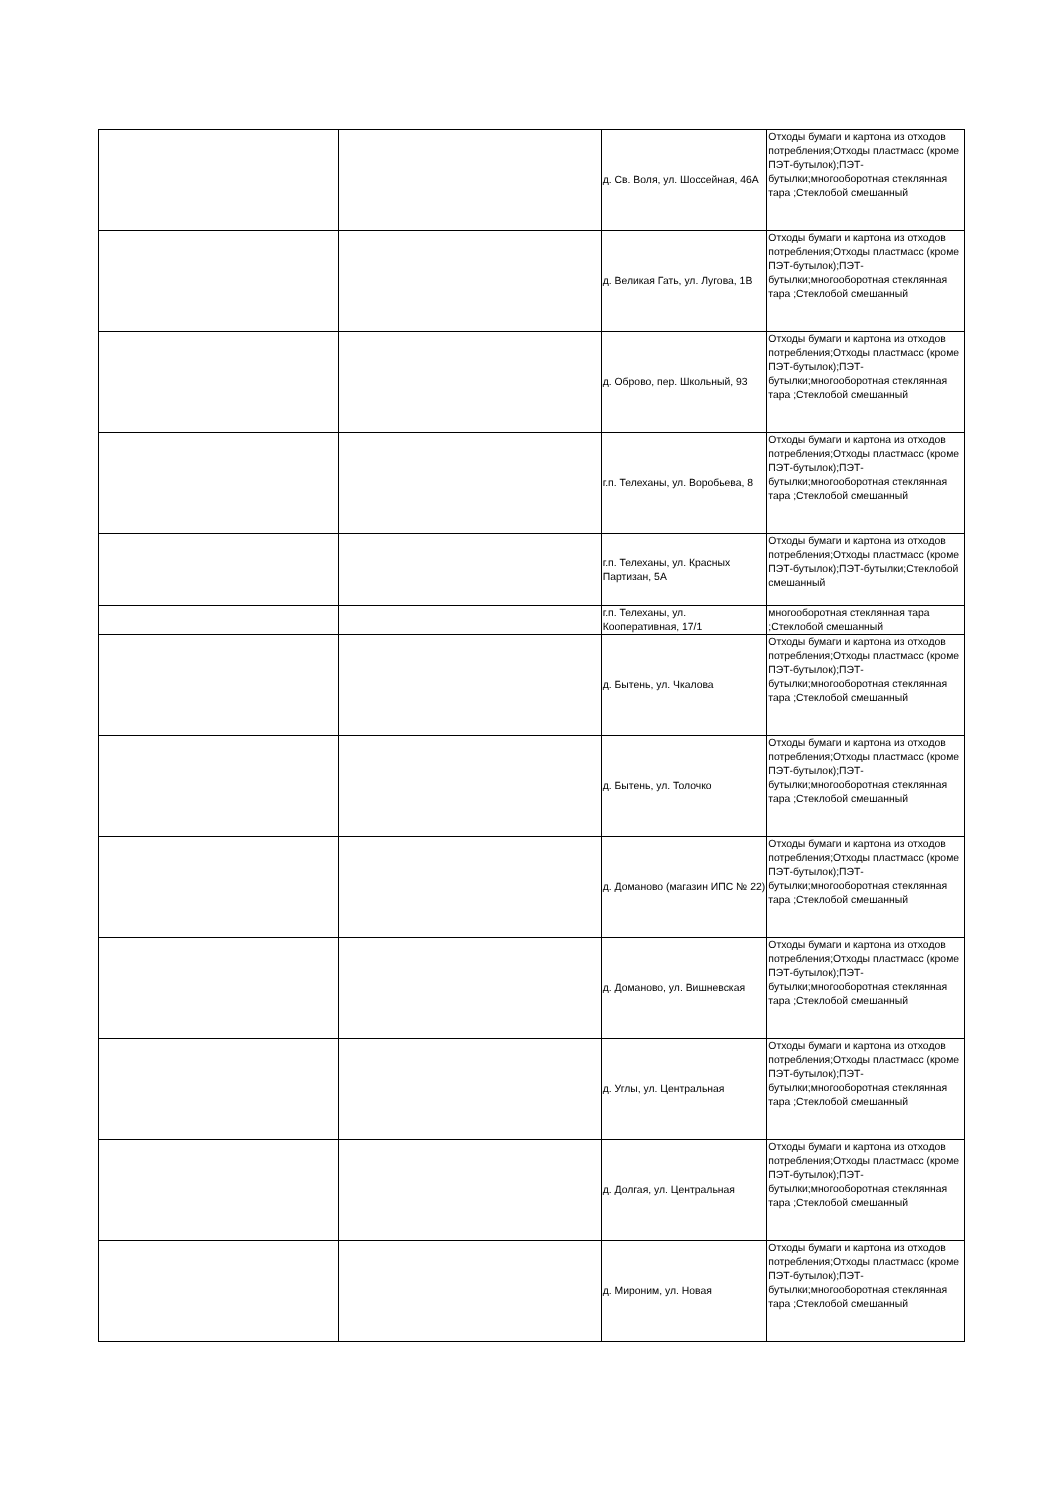| | | д. Св. Воля, ул. Шоссейная, 46А | Отходы бумаги и картона из отходов потребления;Отходы пластмасс (кроме ПЭТ-бутылок);ПЭТ-бутылки;многооборотная стеклянная тара ;Стеклобой смешанный |
| | | д. Великая Гать, ул. Лугова, 1В | Отходы бумаги и картона из отходов потребления;Отходы пластмасс (кроме ПЭТ-бутылок);ПЭТ-бутылки;многооборотная стеклянная тара ;Стеклобой смешанный |
| | | д. Оброво, пер. Школьный, 93 | Отходы бумаги и картона из отходов потребления;Отходы пластмасс (кроме ПЭТ-бутылок);ПЭТ-бутылки;многооборотная стеклянная тара ;Стеклобой смешанный |
| | | г.п. Телеханы, ул. Воробьева, 8 | Отходы бумаги и картона из отходов потребления;Отходы пластмасс (кроме ПЭТ-бутылок);ПЭТ-бутылки;многооборотная стеклянная тара ;Стеклобой смешанный |
| | | г.п. Телеханы, ул. Красных Партизан, 5А | Отходы бумаги и картона из отходов потребления;Отходы пластмасс (кроме ПЭТ-бутылок);ПЭТ-бутылки;Стеклобой смешанный |
| | | г.п. Телеханы, ул. Кооперативная, 17/1 | многооборотная стеклянная тара ;Стеклобой смешанный |
| | | д. Бытень, ул. Чкалова | Отходы бумаги и картона из отходов потребления;Отходы пластмасс (кроме ПЭТ-бутылок);ПЭТ-бутылки;многооборотная стеклянная тара ;Стеклобой смешанный |
| | | д. Бытень, ул. Толочко | Отходы бумаги и картона из отходов потребления;Отходы пластмасс (кроме ПЭТ-бутылок);ПЭТ-бутылки;многооборотная стеклянная тара ;Стеклобой смешанный |
| | | д. Доманово (магазин ИПС № 22) | Отходы бумаги и картона из отходов потребления;Отходы пластмасс (кроме ПЭТ-бутылок);ПЭТ-бутылки;многооборотная стеклянная тара ;Стеклобой смешанный |
| | | д. Доманово, ул. Вишневская | Отходы бумаги и картона из отходов потребления;Отходы пластмасс (кроме ПЭТ-бутылок);ПЭТ-бутылки;многооборотная стеклянная тара ;Стеклобой смешанный |
| | | д. Углы, ул. Центральная | Отходы бумаги и картона из отходов потребления;Отходы пластмасс (кроме ПЭТ-бутылок);ПЭТ-бутылки;многооборотная стеклянная тара ;Стеклобой смешанный |
| | | д. Долгая, ул. Центральная | Отходы бумаги и картона из отходов потребления;Отходы пластмасс (кроме ПЭТ-бутылок);ПЭТ-бутылки;многооборотная стеклянная тара ;Стеклобой смешанный |
| | | д. Мироним, ул. Новая | Отходы бумаги и картона из отходов потребления;Отходы пластмасс (кроме ПЭТ-бутылок);ПЭТ-бутылки;многооборотная стеклянная тара ;Стеклобой смешанный |